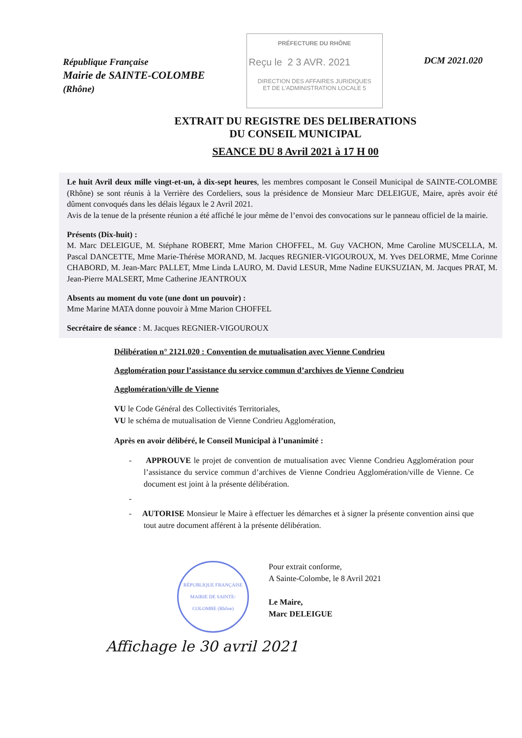République Française
Mairie de SAINTE-COLOMBE
(Rhône)
PRÉFECTURE DU RHÔNE
Reçu le 2 3 AVR. 2021
DIRECTION DES AFFAIRES JURIDIQUES
ET DE L'ADMINISTRATION LOCALE 5
DCM 2021.020
EXTRAIT DU REGISTRE DES DELIBERATIONS
DU CONSEIL MUNICIPAL
SEANCE DU 8 Avril 2021 à 17 H 00
Le huit Avril deux mille vingt-et-un, à dix-sept heures, les membres composant le Conseil Municipal de SAINTE-COLOMBE (Rhône) se sont réunis à la Verrière des Cordeliers, sous la présidence de Monsieur Marc DELEIGUE, Maire, après avoir été dûment convoqués dans les délais légaux le 2 Avril 2021.
Avis de la tenue de la présente réunion a été affiché le jour même de l’envoi des convocations sur le panneau officiel de la mairie.
Présents (Dix-huit) :
M. Marc DELEIGUE, M. Stéphane ROBERT, Mme Marion CHOFFEL, M. Guy VACHON, Mme Caroline MUSCELLA, M. Pascal DANCETTE, Mme Marie-Thérèse MORAND, M. Jacques REGNIER-VIGOUROUX, M. Yves DELORME, Mme Corinne CHABORD, M. Jean-Marc PALLET, Mme Linda LAURO, M. David LESUR, Mme Nadine EUKSUZIAN, M. Jacques PRAT, M. Jean-Pierre MALSERT, Mme Catherine JEANTROUX
Absents au moment du vote (une dont un pouvoir) :
Mme Marine MATA donne pouvoir à Mme Marion CHOFFEL
Secrétaire de séance : M. Jacques REGNIER-VIGOUROUX
Délibération n° 2121.020 : Convention de mutualisation avec Vienne Condrieu
Agglomération pour l’assistance du service commun d’archives de Vienne Condrieu
Agglomération/ville de Vienne
VU le Code Général des Collectivités Territoriales,
VU le schéma de mutualisation de Vienne Condrieu Agglomération,
Après en avoir délibéré, le Conseil Municipal à l’unanimité :
- APPROUVE le projet de convention de mutualisation avec Vienne Condrieu Agglomération pour l’assistance du service commun d’archives de Vienne Condrieu Agglomération/ville de Vienne. Ce document est joint à la présente délibération.
-
- AUTORISE Monsieur le Maire à effectuer les démarches et à signer la présente convention ainsi que tout autre document afférent à la présente délibération.
RÉPUBLIQUE FRANÇAISE
MAIRIE DE SAINTE-COLOMBE (Rhône)
Pour extrait conforme,
A Sainte-Colombe, le 8 Avril 2021
Le Maire,
Marc DELEIGUE
Affichage le 30 avril 2021